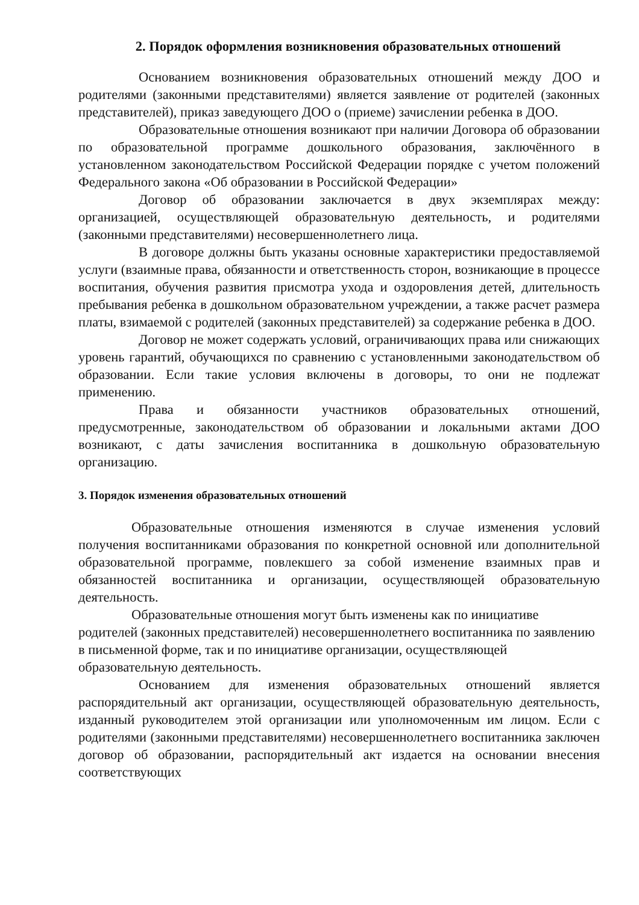2. Порядок оформления возникновения образовательных отношений
Основанием возникновения образовательных отношений между ДОО и родителями (законными представителями) является заявление от родителей (законных представителей), приказ заведующего ДОО о (приеме) зачислении ребенка в ДОО.
Образовательные отношения возникают при наличии Договора об образовании по образовательной программе дошкольного образования, заключённого в установленном законодательством Российской Федерации порядке с учетом положений Федерального закона «Об образовании в Российской Федерации»
Договор об образовании заключается в двух экземплярах между: организацией, осуществляющей образовательную деятельность, и родителями (законными представителями) несовершеннолетнего лица.
В договоре должны быть указаны основные характеристики предоставляемой услуги (взаимные права, обязанности и ответственность сторон, возникающие в процессе воспитания, обучения развития присмотра ухода и оздоровления детей, длительность пребывания ребенка в дошкольном образовательном учреждении, а также расчет размера платы, взимаемой с родителей (законных представителей) за содержание ребенка в ДОО.
Договор не может содержать условий, ограничивающих права или снижающих уровень гарантий, обучающихся по сравнению с установленными законодательством об образовании. Если такие условия включены в договоры, то они не подлежат применению.
Права и обязанности участников образовательных отношений, предусмотренные, законодательством об образовании и локальными актами ДОО возникают, с даты зачисления воспитанника в дошкольную образовательную организацию.
3. Порядок изменения образовательных отношений
Образовательные отношения изменяются в случае изменения условий получения воспитанниками образования по конкретной основной или дополнительной образовательной программе, повлекшего за собой изменение взаимных прав и обязанностей воспитанника и организации, осуществляющей образовательную деятельность.
Образовательные отношения могут быть изменены как по инициативе родителей (законных представителей) несовершеннолетнего воспитанника по заявлению в письменной форме, так и по инициативе организации, осуществляющей образовательную деятельность.
Основанием для изменения образовательных отношений является распорядительный акт организации, осуществляющей образовательную деятельность, изданный руководителем этой организации или уполномоченным им лицом. Если с родителями (законными представителями) несовершеннолетнего воспитанника заключен договор об образовании, распорядительный акт издается на основании внесения соответствующих